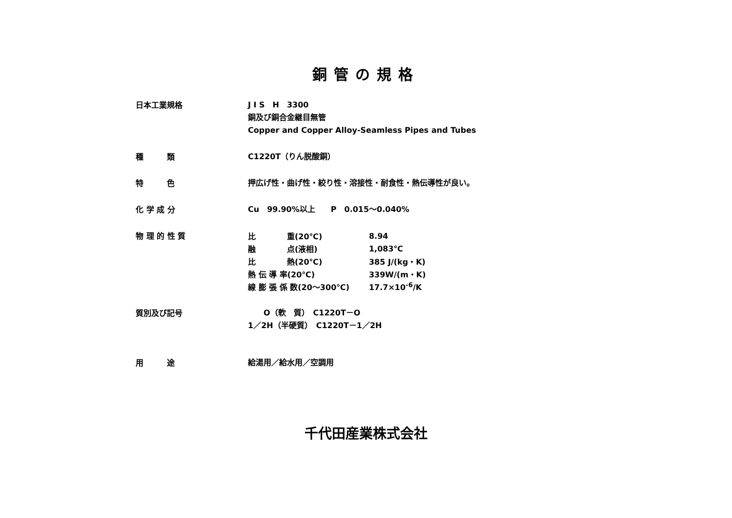銅管の規格
日本工業規格
J I S　H　3300
銅及び銅合金継目無管
Copper and Copper Alloy-Seamless Pipes and Tubes
種　　　類
C1220T（りん脱酸銅）
特　　　色
押広げ性・曲げ性・絞り性・溶接性・耐食性・熱伝導性が良い。
化 学 成 分
Cu　99.90%以上　　P　0.015～0.040%
物 理 的 性 質
| 比 重(20℃) | 8.94 |
| 融 点(液相) | 1,083℃ |
| 比 熱(20℃) | 385 J/(kg・K) |
| 熱 伝 導 率(20℃) | 339W/(m・K) |
| 線 膨 張 係 数(20～300℃) | 17.7×10<sup>-6</sup>/K |
質別及び記号
　　O（軟　質）　C1220T－O
1／2H（半硬質）　C1220T－1／2H
用　　　途
給湯用／給水用／空調用
千代田産業株式会社